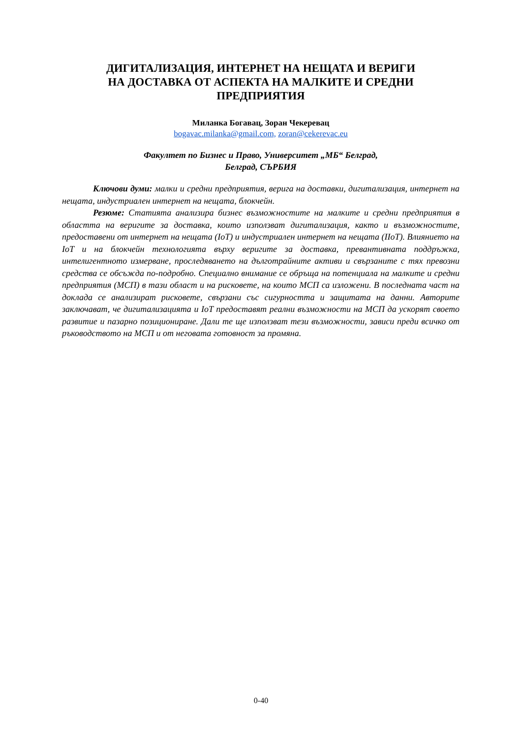ДИГИТАЛИЗАЦИЯ, ИНТЕРНЕТ НА НЕЩАТА И ВЕРИГИ
НА ДОСТАВКА ОТ АСПЕКТА НА МАЛКИТЕ И СРЕДНИ
ПРЕДПРИЯТИЯ
Миланка Богавац, Зоран Чекеревац
bogavac.milanka@gmail.com, zoran@cekerevac.eu
Факултет по Бизнес и Право, Университет „МБ“ Белград,
Белград, СЪРБИЯ
Ключови думи: малки и средни предприятия, верига на доставки, дигитализация, интернет на нещата, индустриален интернет на нещата, блокчейн.
Резюме: Статията анализира бизнес възможностите на малките и средни предприятия в областта на веригите за доставка, които използват дигитализация, както и възможностите, предоставени от интернет на нещата (IoT) и индустриален интернет на нещата (IIoT). Влиянието на IoT и на блокчейн технологията върху веригите за доставка, превантивната поддръжка, интелигентното измерване, проследяването на дълготрайните активи и свързаните с тях превозни средства се обсъжда по-подробно. Специално внимание се обръща на потенциала на малките и средни предприятия (МСП) в тази област и на рисковете, на които МСП са изложени. В последната част на доклада се анализират рисковете, свързани със сигурността и защитата на данни. Авторите заключават, че дигитализацията и IoT предоставят реални възможности на МСП да ускорят своето развитие и пазарно позициониране. Дали те ще използват тези възможности, зависи преди всичко от ръководството на МСП и от неговата готовност за промяна.
0-40